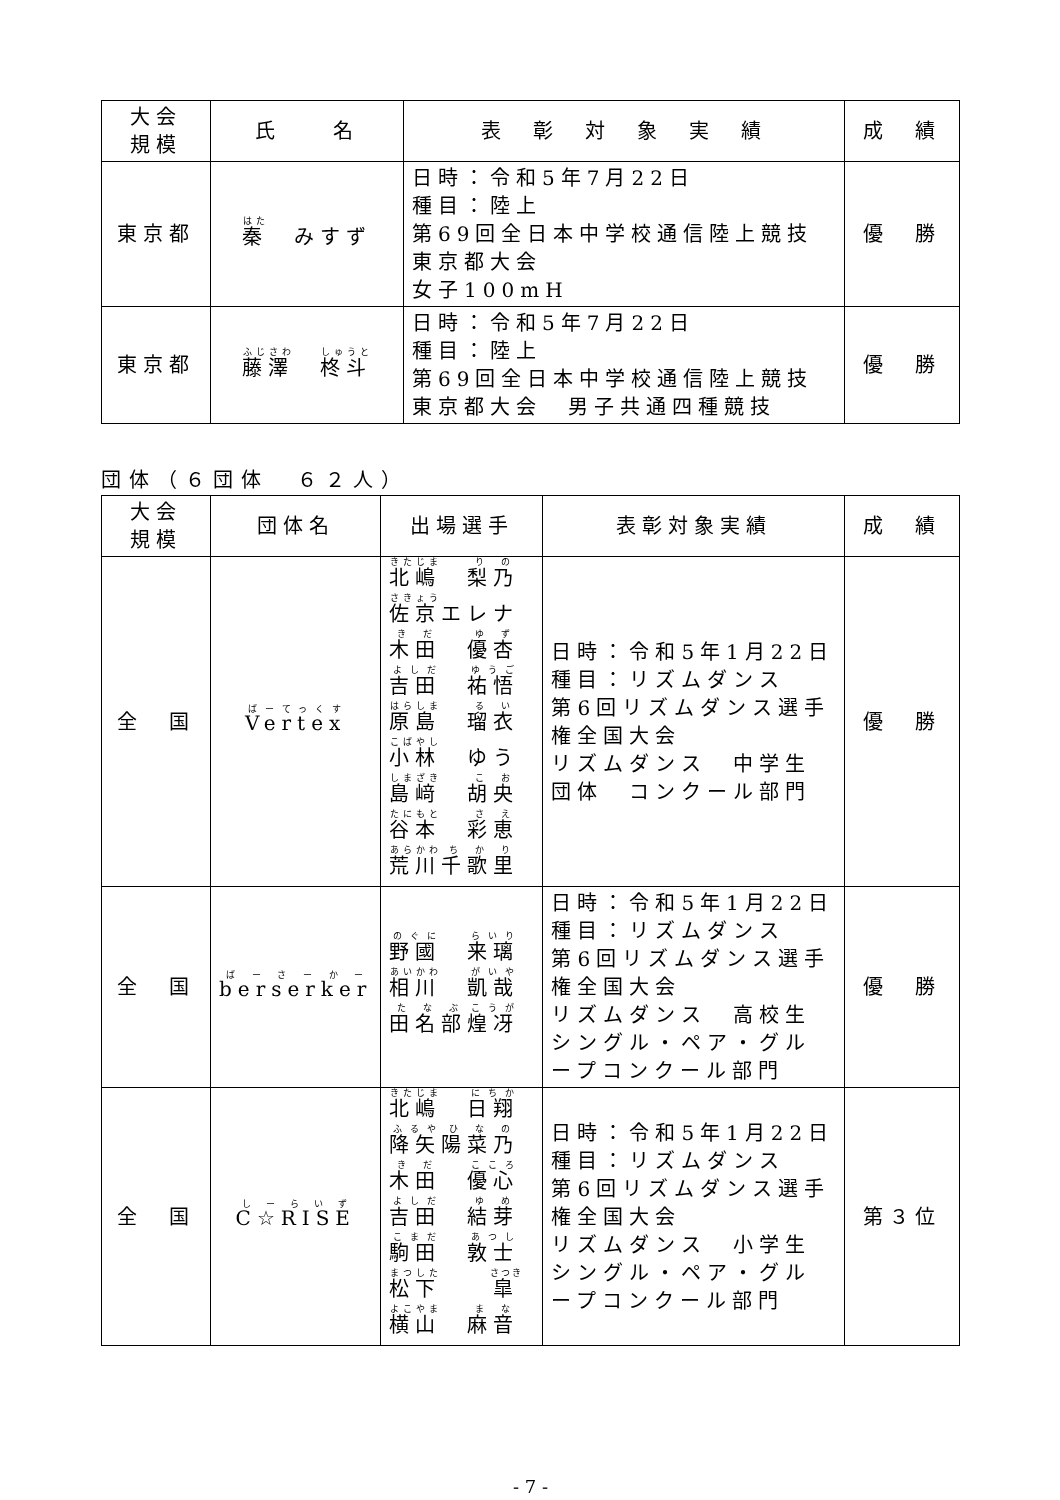| 大会 規模 | 氏 名 | 表 彰 対 象 実 績 | 成 績 |
| --- | --- | --- | --- |
| 東京都 | 秦 みすず | 日時：令和5年7月22日 種目：陸上 第69回全日本中学校通信陸上競技 東京都大会 女子100mH | 優 勝 |
| 東京都 | 藤澤 柊斗 | 日時：令和5年7月22日 種目：陸上 第69回全日本中学校通信陸上競技 東京都大会 男子共通四種競技 | 優 勝 |
団体（６団体　６２人）
| 大会 規模 | 団体名 | 出場選手 | 表彰対象実績 | 成 績 |
| --- | --- | --- | --- | --- |
| 全 国 | Vertex | 北嶋 梨乃 佐京 エレナ 木田 優杏 吉田 祐悟 原島 瑠衣 小林 ゆう 島﨑 胡央 谷本 彩恵 荒川 千歌里 | 日時：令和5年1月22日 種目：リズムダンス 第6回リズムダンス選手権全国大会 リズムダンス 中学生 団体 コンクール部門 | 優 勝 |
| 全 国 | berserker | 野國 来璃 相川 凱哉 田名部 煌冴 | 日時：令和5年1月22日 種目：リズムダンス 第6回リズムダンス選手権全国大会 リズムダンス 高校生 シングル・ペア・グループコンクール部門 | 優 勝 |
| 全 国 | C☆RISE | 北嶋 日翔 降矢 陽菜乃 木田 優心 吉田 結芽 駒田 敦士 松下 皐 横山 麻音 | 日時：令和5年1月22日 種目：リズムダンス 第6回リズムダンス選手権全国大会 リズムダンス 小学生 シングル・ペア・グループコンクール部門 | 第３位 |
- 7 -